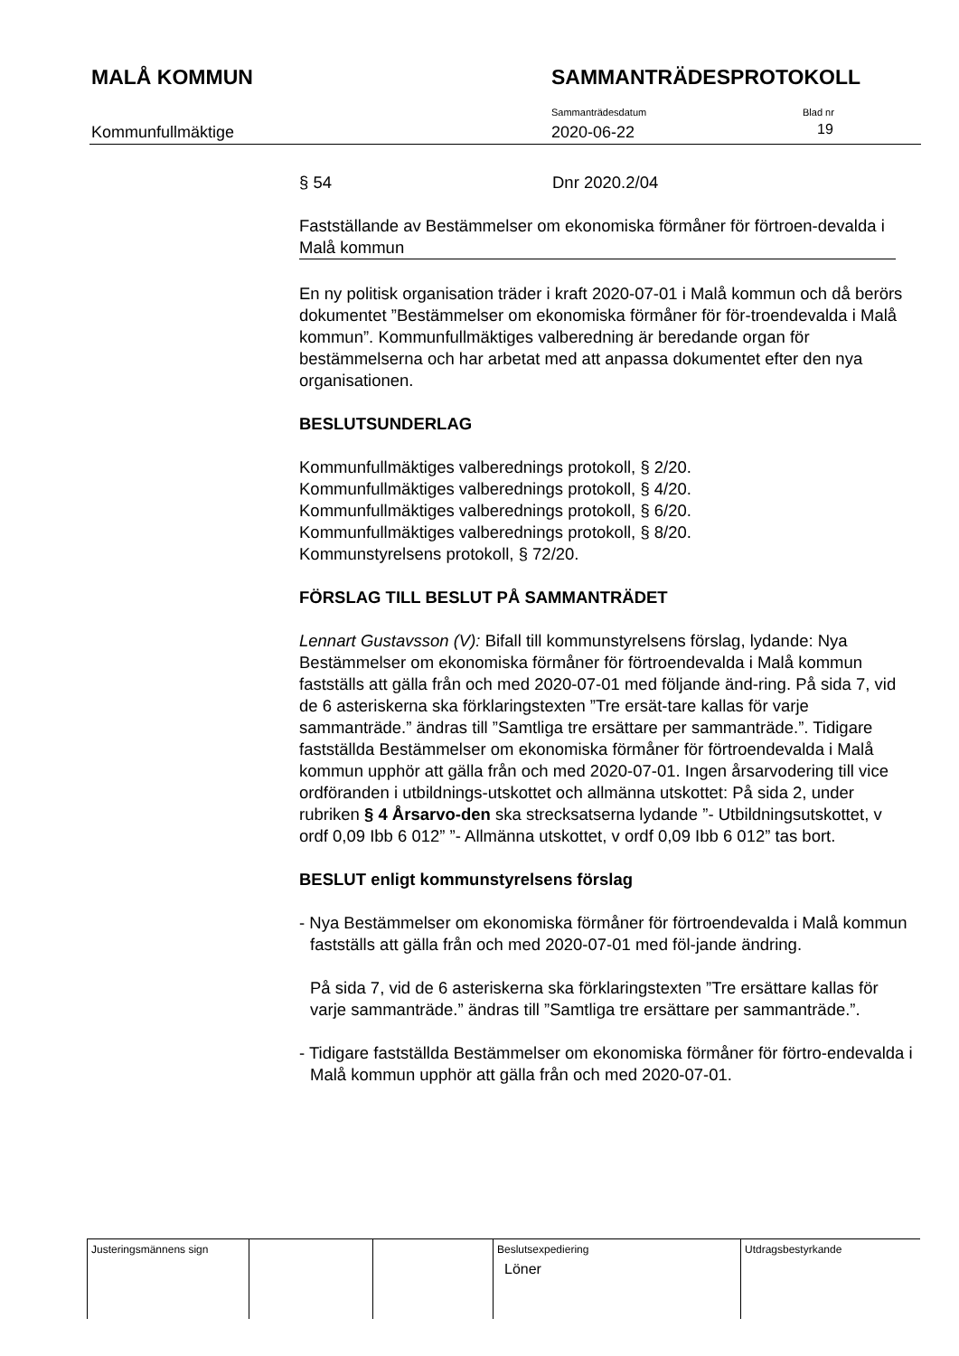MALÅ KOMMUN SAMMANTRÄDESPROTOKOLL
Kommunfullmäktige
Sammanträdesdatum
2020-06-22
Blad nr
19
§ 54 Dnr 2020.2/04
Fastställande av Bestämmelser om ekonomiska förmåner för förtroen-devalda i Malå kommun
En ny politisk organisation träder i kraft 2020-07-01 i Malå kommun och då berörs dokumentet ”Bestämmelser om ekonomiska förmåner för för-troendevalda i Malå kommun”. Kommunfullmäktiges valberedning är beredande organ för bestämmelserna och har arbetat med att anpassa dokumentet efter den nya organisationen.
BESLUTSUNDERLAG
Kommunfullmäktiges valberednings protokoll, § 2/20.
Kommunfullmäktiges valberednings protokoll, § 4/20.
Kommunfullmäktiges valberednings protokoll, § 6/20.
Kommunfullmäktiges valberednings protokoll, § 8/20.
Kommunstyrelsens protokoll, § 72/20.
FÖRSLAG TILL BESLUT PÅ SAMMANTRÄDET
Lennart Gustavsson (V): Bifall till kommunstyrelsens förslag, lydande: Nya Bestämmelser om ekonomiska förmåner för förtroendevalda i Malå kommun fastställs att gälla från och med 2020-07-01 med följande änd-ring. På sida 7, vid de 6 asteriskerna ska förklaringstexten ”Tre ersät-tare kallas för varje sammanträde.” ändras till ”Samtliga tre ersättare per sammanträde.”. Tidigare fastställda Bestämmelser om ekonomiska förmåner för förtroendevalda i Malå kommun upphör att gälla från och med 2020-07-01. Ingen årsarvodering till vice ordföranden i utbildnings-utskottet och allmänna utskottet: På sida 2, under rubriken § 4 Årsarvo-den ska strecksatserna lydande ”- Utbildningsutskottet, v ordf 0,09 Ibb 6 012” ”- Allmänna utskottet, v ordf 0,09 Ibb 6 012” tas bort.
BESLUT enligt kommunstyrelsens förslag
- Nya Bestämmelser om ekonomiska förmåner för förtroendevalda i Malå kommun fastställs att gälla från och med 2020-07-01 med föl-jande ändring.
På sida 7, vid de 6 asteriskerna ska förklaringstexten ”Tre ersättare kallas för varje sammanträde.” ändras till ”Samtliga tre ersättare per sammanträde.”.
- Tidigare fastställda Bestämmelser om ekonomiska förmåner för förtro-endevalda i Malå kommun upphör att gälla från och med 2020-07-01.
| Justeringsmännens sign | | | Beslutsexpediering Löner | Utdragsbestyrkande |